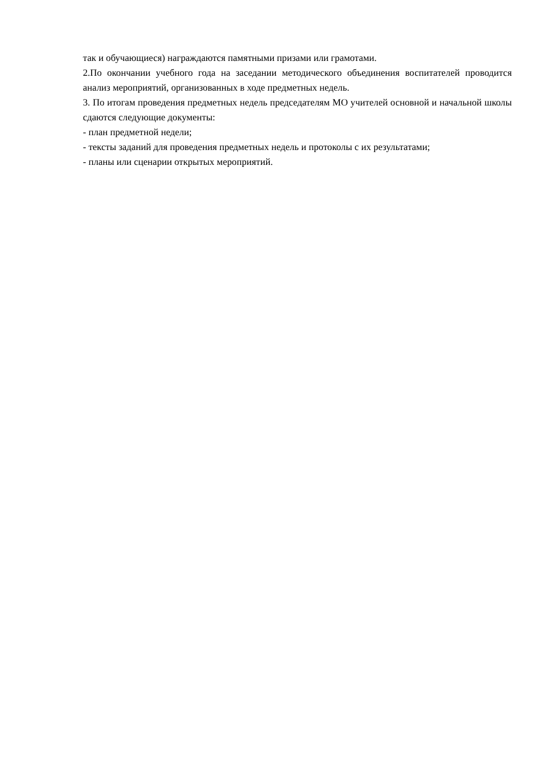так и обучающиеся) награждаются памятными призами или грамотами.
2.По окончании учебного года на заседании методического объединения воспитателей проводится анализ мероприятий, организованных в ходе предметных недель.
3. По итогам проведения предметных недель председателям МО учителей основной и начальной школы сдаются следующие документы:
- план предметной недели;
- тексты заданий для проведения предметных недель и протоколы с их результатами;
- планы или сценарии открытых мероприятий.